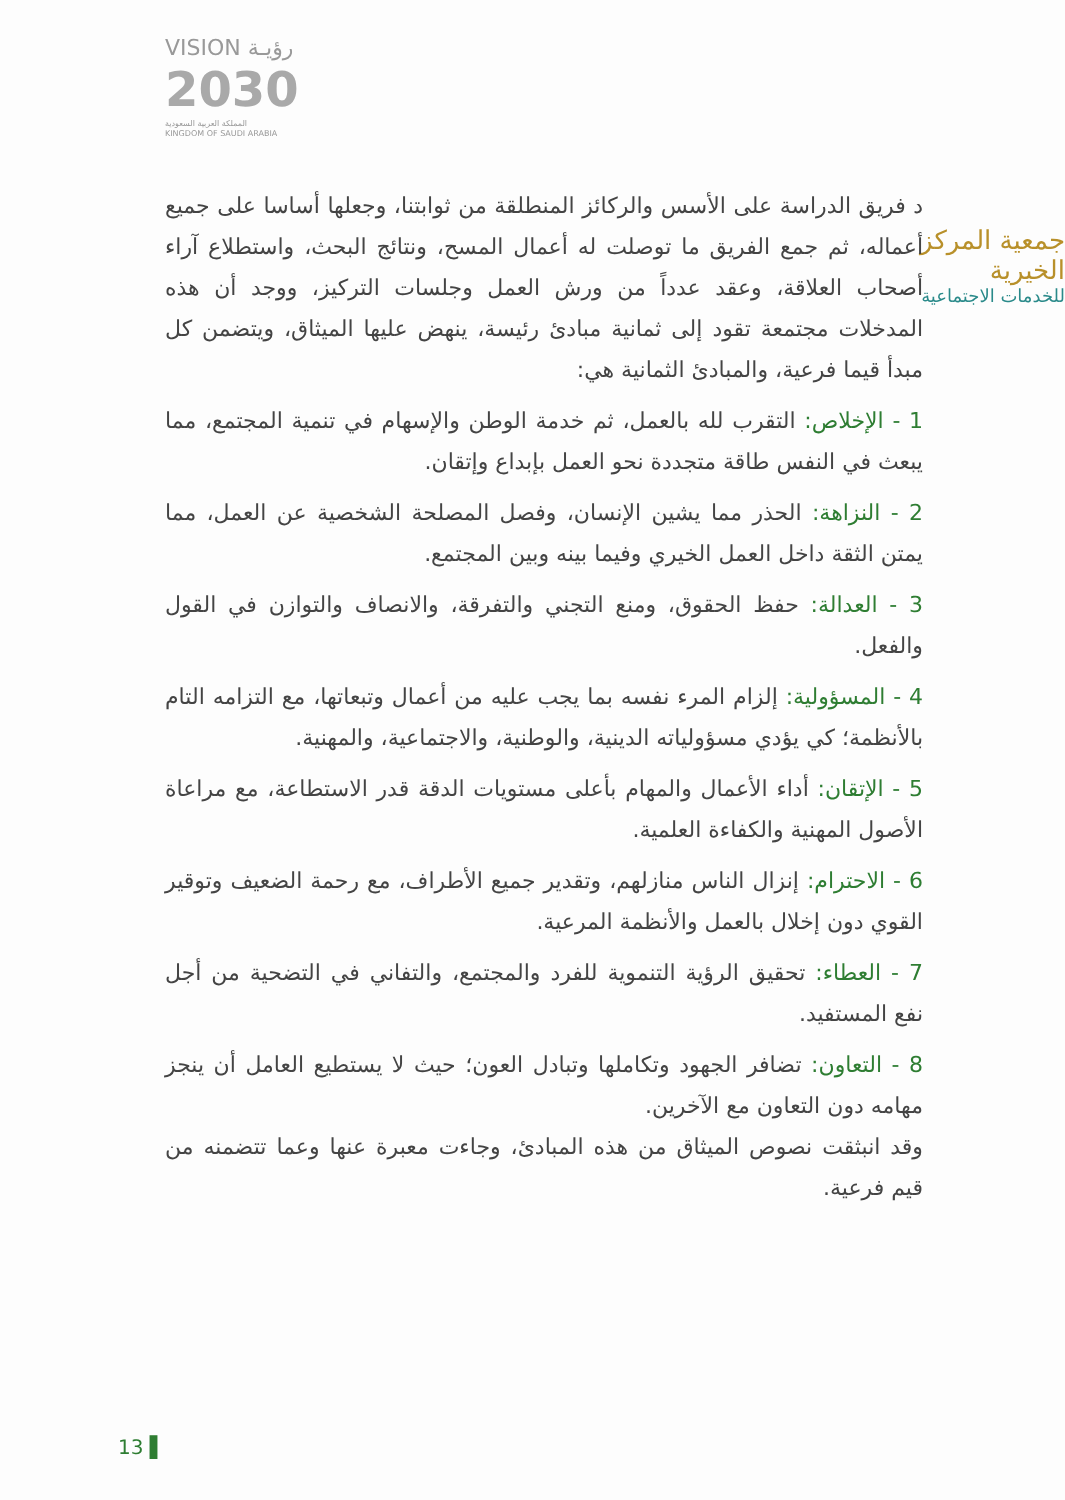VISION رؤيـة
2030
المملكة العربية السعودية
KINGDOM OF SAUDI ARABIA
جمعية المركز الخيرية
للخدمات الاجتماعية
د فريق الدراسة على الأسس والركائز المنطلقة من ثوابتنا، وجعلها أساسا على جميع أعماله، ثم جمع الفريق ما توصلت له أعمال المسح، ونتائج البحث، واستطلاع آراء أصحاب العلاقة، وعقد عدداً من ورش العمل وجلسات التركيز، ووجد أن هذه المدخلات مجتمعة تقود إلى ثمانية مبادئ رئيسة، ينهض عليها الميثاق، ويتضمن كل مبدأ قيما فرعية، والمبادئ الثمانية هي:
1 - الإخلاص: التقرب لله بالعمل، ثم خدمة الوطن والإسهام في تنمية المجتمع، مما يبعث في النفس طاقة متجددة نحو العمل بإبداع وإتقان.
2 - النزاهة: الحذر مما يشين الإنسان، وفصل المصلحة الشخصية عن العمل، مما يمتن الثقة داخل العمل الخيري وفيما بينه وبين المجتمع.
3 - العدالة: حفظ الحقوق، ومنع التجني والتفرقة، والانصاف والتوازن في القول والفعل.
4 - المسؤولية: إلزام المرء نفسه بما يجب عليه من أعمال وتبعاتها، مع التزامه التام بالأنظمة؛ كي يؤدي مسؤولياته الدينية، والوطنية، والاجتماعية، والمهنية.
5 - الإتقان: أداء الأعمال والمهام بأعلى مستويات الدقة قدر الاستطاعة، مع مراعاة الأصول المهنية والكفاءة العلمية.
6 - الاحترام: إنزال الناس منازلهم، وتقدير جميع الأطراف، مع رحمة الضعيف وتوقير القوي دون إخلال بالعمل والأنظمة المرعية.
7 - العطاء: تحقيق الرؤية التنموية للفرد والمجتمع، والتفاني في التضحية من أجل نفع المستفيد.
8 - التعاون: تضافر الجهود وتكاملها وتبادل العون؛ حيث لا يستطيع العامل أن ينجز مهامه دون التعاون مع الآخرين.
وقد انبثقت نصوص الميثاق من هذه المبادئ، وجاءت معبرة عنها وعما تتضمنه من قيم فرعية.
13 ▌